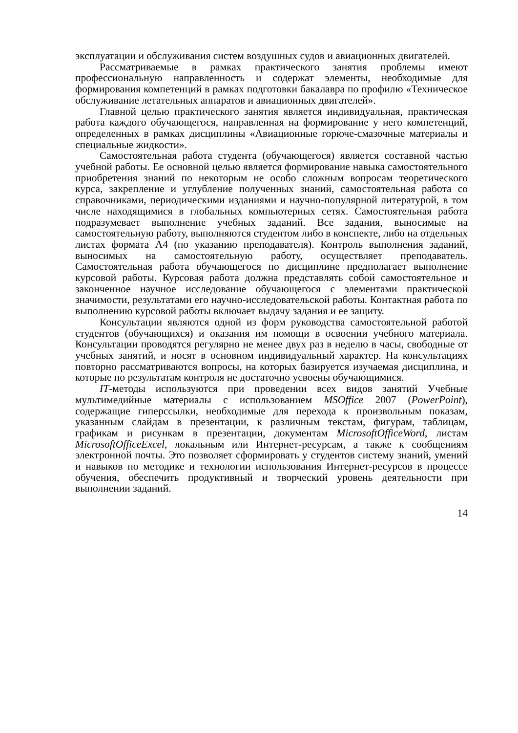эксплуатации и обслуживания систем воздушных судов и авиационных двигателей.
Рассматриваемые в рамках практического занятия проблемы имеют профессиональную направленность и содержат элементы, необходимые для формирования компетенций в рамках подготовки бакалавра по профилю «Техническое обслуживание летательных аппаратов и авиационных двигателей».
Главной целью практического занятия является индивидуальная, практическая работа каждого обучающегося, направленная на формирование у него компетенций, определенных в рамках дисциплины «Авиационные горюче-смазочные материалы и специальные жидкости».
Самостоятельная работа студента (обучающегося) является составной частью учебной работы. Ее основной целью является формирование навыка самостоятельного приобретения знаний по некоторым не особо сложным вопросам теоретического курса, закрепление и углубление полученных знаний, самостоятельная работа со справочниками, периодическими изданиями и научно-популярной литературой, в том числе находящимися в глобальных компьютерных сетях. Самостоятельная работа подразумевает выполнение учебных заданий. Все задания, выносимые на самостоятельную работу, выполняются студентом либо в конспекте, либо на отдельных листах формата А4 (по указанию преподавателя). Контроль выполнения заданий, выносимых на самостоятельную работу, осуществляет преподаватель. Самостоятельная работа обучающегося по дисциплине предполагает выполнение курсовой работы. Курсовая работа должна представлять собой самостоятельное и законченное научное исследование обучающегося с элементами практической значимости, результатами его научно-исследовательской работы. Контактная работа по выполнению курсовой работы включает выдачу задания и ее защиту.
Консультации являются одной из форм руководства самостоятельной работой студентов (обучающихся) и оказания им помощи в освоении учебного материала. Консультации проводятся регулярно не менее двух раз в неделю в часы, свободные от учебных занятий, и носят в основном индивидуальный характер. На консультациях повторно рассматриваются вопросы, на которых базируется изучаемая дисциплина, и которые по результатам контроля не достаточно усвоены обучающимися.
IT-методы используются при проведении всех видов занятий Учебные мультимедийные материалы с использованием MSOffice 2007 (PowerPoint), содержащие гиперссылки, необходимые для перехода к произвольным показам, указанным слайдам в презентации, к различным текстам, фигурам, таблицам, графикам и рисункам в презентации, документам MicrosoftOfficeWord, листам MicrosoftOfficeExcel, локальным или Интернет-ресурсам, а также к сообщениям электронной почты. Это позволяет сформировать у студентов систему знаний, умений и навыков по методике и технологии использования Интернет-ресурсов в процессе обучения, обеспечить продуктивный и творческий уровень деятельности при выполнении заданий.
14